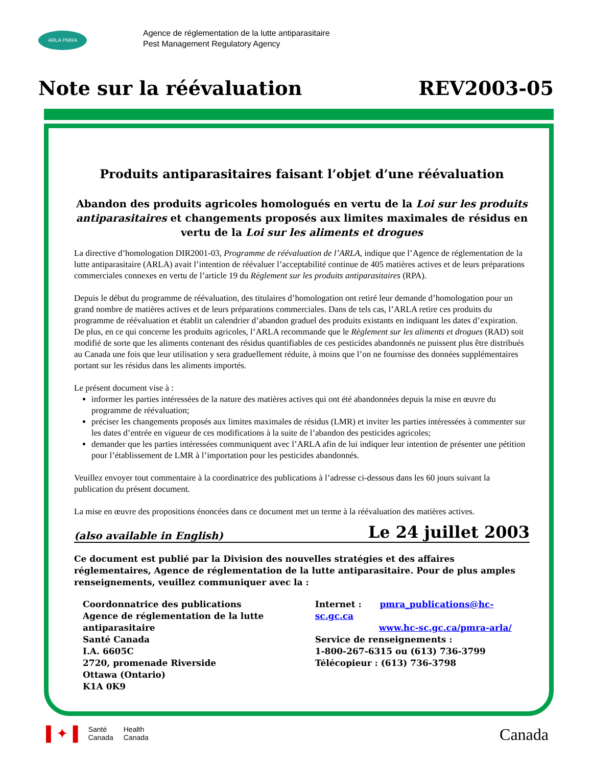ARLA PMRA
Agence de réglementation de la lutte antiparasitaire
Pest Management Regulatory Agency
Note sur la réévaluation REV2003-05
Produits antiparasitaires faisant l’objet d’une réévaluation
Abandon des produits agricoles homologués en vertu de la Loi sur les produits antiparasitaires et changements proposés aux limites maximales de résidus en vertu de la Loi sur les aliments et drogues
La directive d’homologation DIR2001-03, Programme de réévaluation de l’ARLA, indique que l’Agence de réglementation de la lutte antiparasitaire (ARLA) avait l’intention de réévaluer l’acceptabilité continue de 405 matières actives et de leurs préparations commerciales connexes en vertu de l’article 19 du Règlement sur les produits antiparasitaires (RPA).
Depuis le début du programme de réévaluation, des titulaires d’homologation ont retiré leur demande d’homologation pour un grand nombre de matières actives et de leurs préparations commerciales. Dans de tels cas, l’ARLA retire ces produits du programme de réévaluation et établit un calendrier d’abandon graduel des produits existants en indiquant les dates d’expiration. De plus, en ce qui concerne les produits agricoles, l’ARLA recommande que le Règlement sur les aliments et drogues (RAD) soit modifié de sorte que les aliments contenant des résidus quantifiables de ces pesticides abandonnés ne puissent plus être distribués au Canada une fois que leur utilisation y sera graduellement réduite, à moins que l’on ne fournisse des données supplémentaires portant sur les résidus dans les aliments importés.
Le présent document vise à :
informer les parties intéressées de la nature des matières actives qui ont été abandonnées depuis la mise en œuvre du programme de réévaluation;
préciser les changements proposés aux limites maximales de résidus (LMR) et inviter les parties intéressées à commenter sur les dates d’entrée en vigueur de ces modifications à la suite de l’abandon des pesticides agricoles;
demander que les parties intéressées communiquent avec l’ARLA afin de lui indiquer leur intention de présenter une pétition pour l’établissement de LMR à l’importation pour les pesticides abandonnés.
Veuillez envoyer tout commentaire à la coordinatrice des publications à l’adresse ci-dessous dans les 60 jours suivant la publication du présent document.
La mise en œuvre des propositions énoncées dans ce document met un terme à la réévaluation des matières actives.
(also available in English) Le 24 juillet 2003
Ce document est publié par la Division des nouvelles stratégies et des affaires réglementaires, Agence de réglementation de la lutte antiparasitaire. Pour de plus amples renseignements, veuillez communiquer avec la :
Coordonnatrice des publications
Agence de réglementation de la lutte antiparasitaire
Santé Canada
I.A. 6605C
2720, promenade Riverside
Ottawa (Ontario)
K1A 0K9
Internet : pmra_publications@hc-sc.gc.ca
www.hc-sc.gc.ca/pmra-arla/
Service de renseignements :
1-800-267-6315 ou (613) 736-3799
Télécopieur : (613) 736-3798
▌✦▐ Santé
Canada Health
Canada
Canada